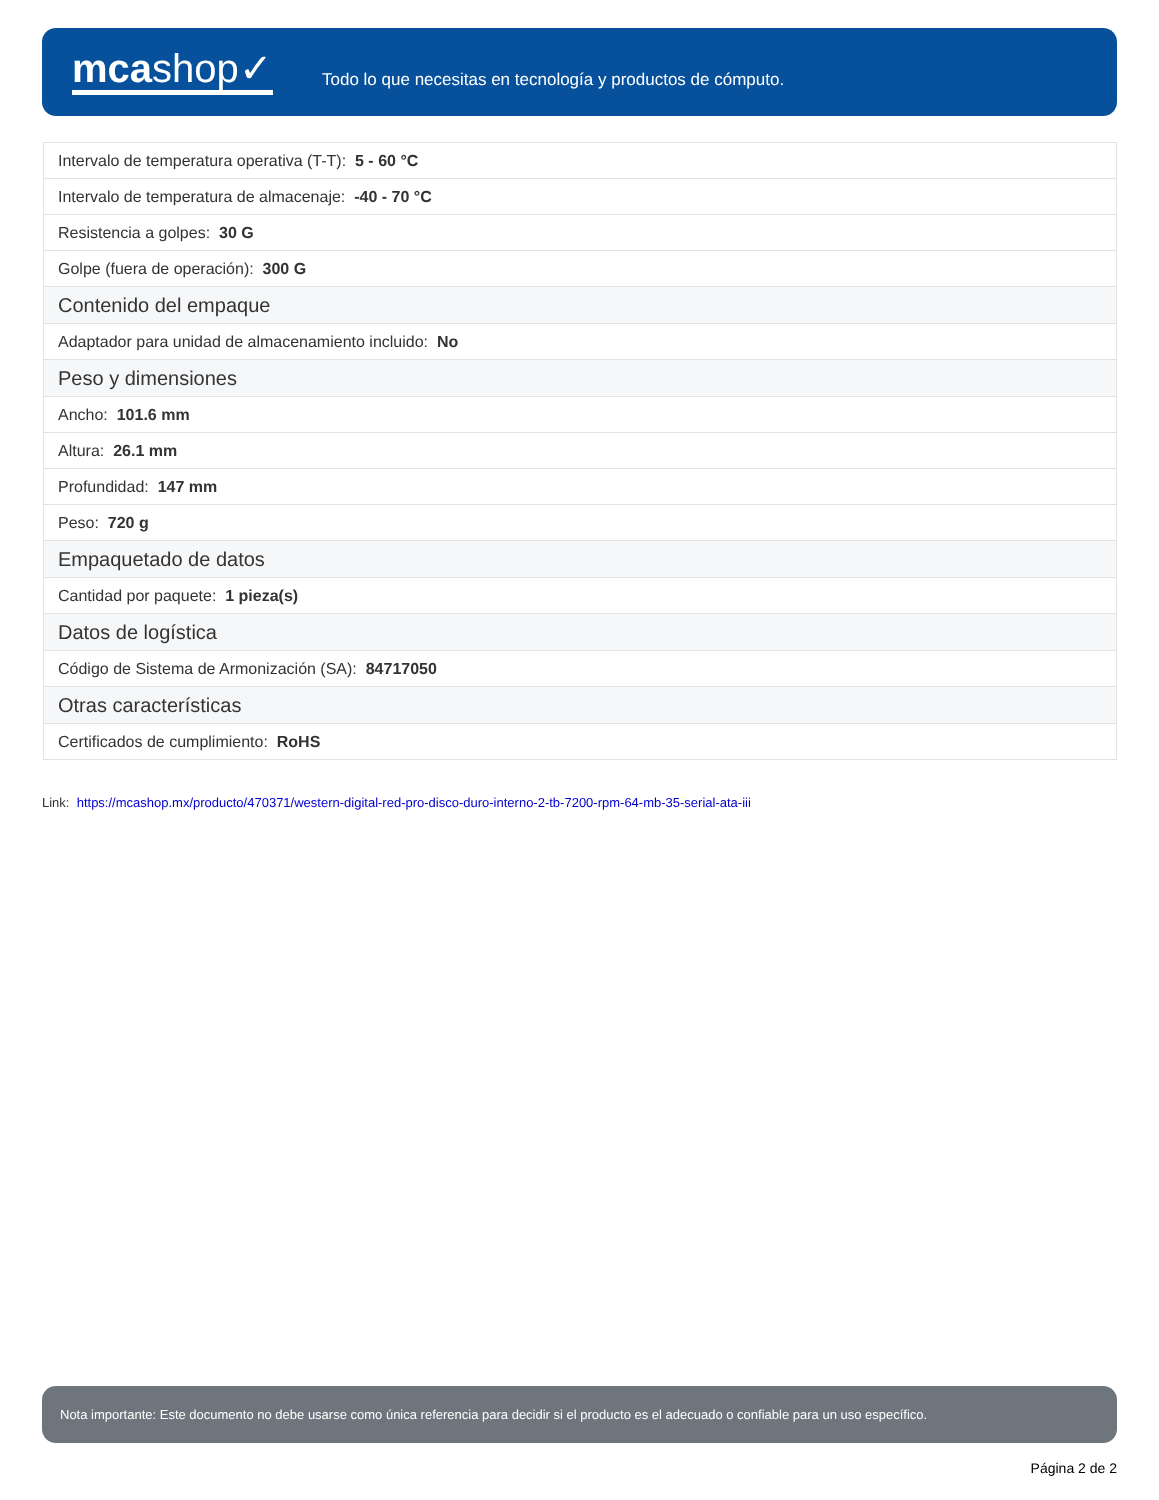mcashop✓
Todo lo que necesitas en tecnología y productos de cómputo.
| Intervalo de temperatura operativa (T-T): 5 - 60 °C |
| Intervalo de temperatura de almacenaje: -40 - 70 °C |
| Resistencia a golpes: 30 G |
| Golpe (fuera de operación): 300 G |
| Contenido del empaque |
| Adaptador para unidad de almacenamiento incluido: No |
| Peso y dimensiones |
| Ancho: 101.6 mm |
| Altura: 26.1 mm |
| Profundidad: 147 mm |
| Peso: 720 g |
| Empaquetado de datos |
| Cantidad por paquete: 1 pieza(s) |
| Datos de logística |
| Código de Sistema de Armonización (SA): 84717050 |
| Otras características |
| Certificados de cumplimiento: RoHS |
Link: https://mcashop.mx/producto/470371/western-digital-red-pro-disco-duro-interno-2-tb-7200-rpm-64-mb-35-serial-ata-iii
Nota importante: Este documento no debe usarse como única referencia para decidir si el producto es el adecuado o confiable para un uso específico.
Página 2 de 2